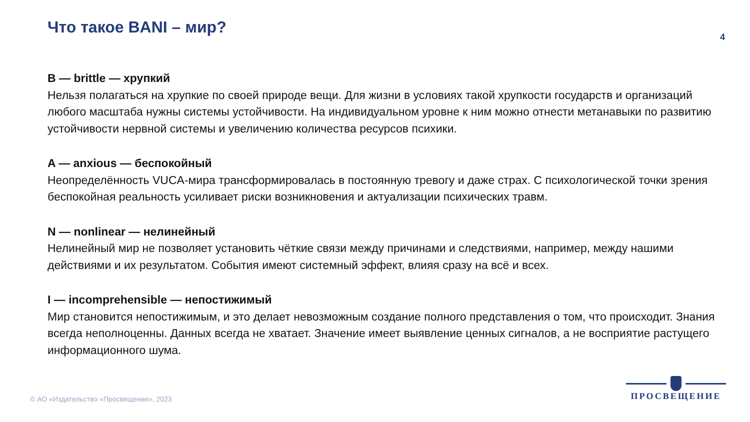Что такое BANI – мир?
4
B — brittle — хрупкий
Нельзя полагаться на хрупкие по своей природе вещи. Для жизни в условиях такой хрупкости государств и организаций любого масштаба нужны системы устойчивости. На индивидуальном уровне к ним можно отнести метанавыки по развитию устойчивости нервной системы и увеличению количества ресурсов психики.
A — anxious — беспокойный
Неопределённость VUCA-мира трансформировалась в постоянную тревогу и даже страх. С психологической точки зрения беспокойная реальность усиливает риски возникновения и актуализации психических травм.
N — nonlinear — нелинейный
Нелинейный мир не позволяет установить чёткие связи между причинами и следствиями, например, между нашими действиями и их результатом. События имеют системный эффект, влияя сразу на всё и всех.
I — incomprehensible — непостижимый
Мир становится непостижимым, и это делает невозможным создание полного представления о том, что происходит. Знания всегда неполноценны. Данных всегда не хватает. Значение имеет выявление ценных сигналов, а не восприятие растущего информационного шума.
© АО «Издательство «Просвещение», 2023
ПРОСВЕЩЕНИЕ